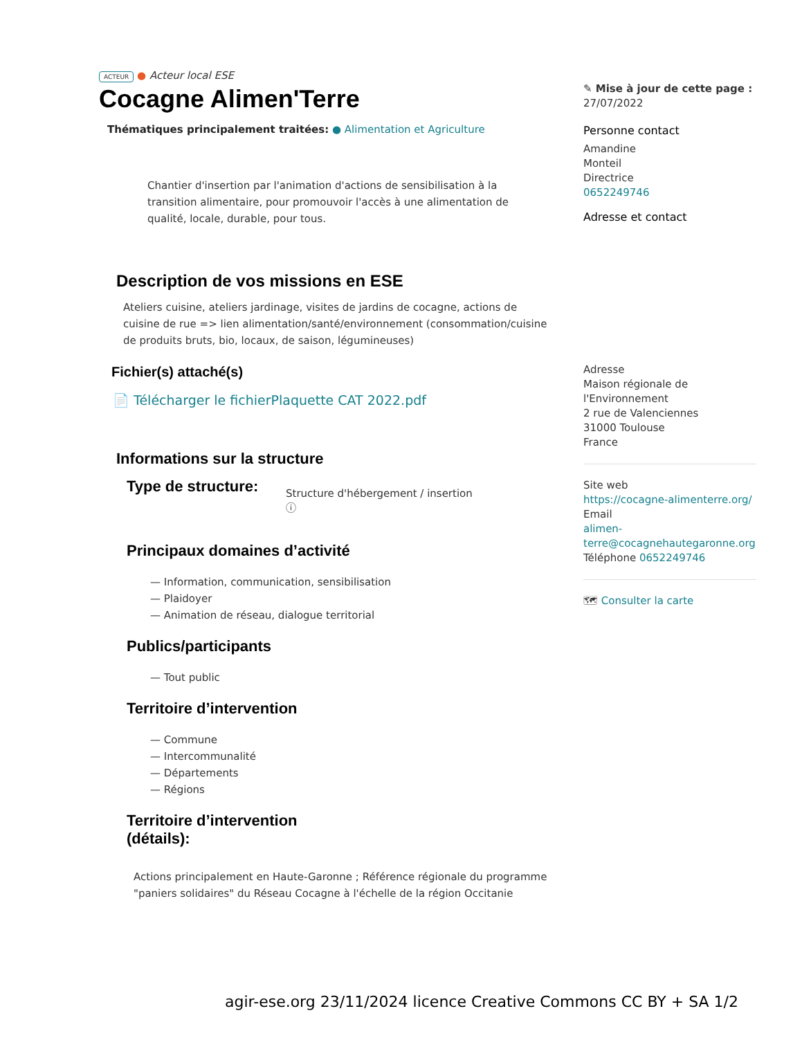ACTEUR ● Acteur local ESE
Cocagne Alimen'Terre
Thématiques principalement traitées: ● Alimentation et Agriculture
Chantier d'insertion par l'animation d'actions de sensibilisation à la transition alimentaire, pour promouvoir l'accès à une alimentation de qualité, locale, durable, pour tous.
Description de vos missions en ESE
Ateliers cuisine, ateliers jardinage, visites de jardins de cocagne, actions de cuisine de rue => lien alimentation/santé/environnement (consommation/cuisine de produits bruts, bio, locaux, de saison, légumineuses)
Fichier(s) attaché(s)
📄 Télécharger le fichierPlaquette CAT 2022.pdf
Informations sur la structure
Type de structure:
Structure d'hébergement / insertion
ⓘ
Principaux domaines d’activité
— Information, communication, sensibilisation
— Plaidoyer
— Animation de réseau, dialogue territorial
Publics/participants
— Tout public
Territoire d’intervention
— Commune
— Intercommunalité
— Départements
— Régions
Territoire d’intervention
(détails):
Actions principalement en Haute-Garonne ; Référence régionale du programme "paniers solidaires" du Réseau Cocagne à l'échelle de la région Occitanie
✎ Mise à jour de cette page :
27/07/2022
Personne contact
Amandine
Monteil
Directrice
0652249746
Adresse et contact
Adresse
Maison régionale de l'Environnement
2 rue de Valenciennes
31000 Toulouse
France
Site web
https://cocagne-alimenterre.org/
Email
alimen-terre@cocagnehautegaronne.org
Téléphone 0652249746
🗺 Consulter la carte
agir-ese.org 23/11/2024 licence Creative Commons CC BY + SA 1/2